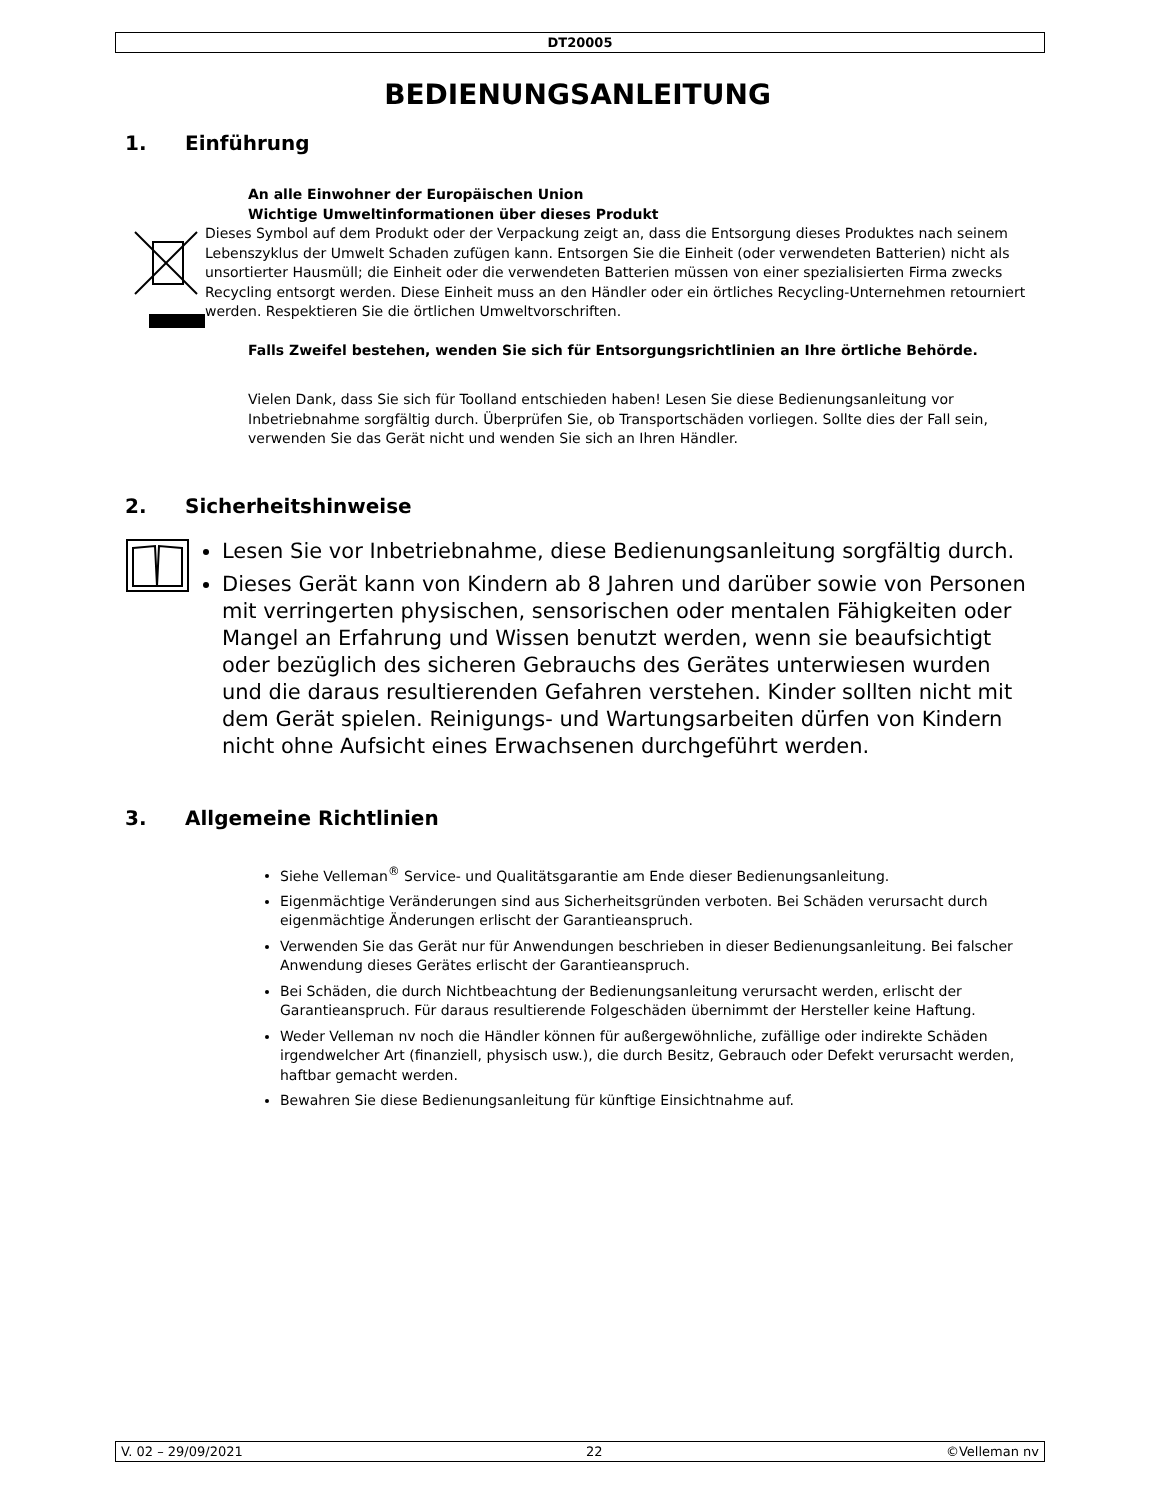DT20005
BEDIENUNGSANLEITUNG
1. Einführung
An alle Einwohner der Europäischen Union
Wichtige Umweltinformationen über dieses Produkt
Dieses Symbol auf dem Produkt oder der Verpackung zeigt an, dass die Entsorgung dieses Produktes nach seinem Lebenszyklus der Umwelt Schaden zufügen kann. Entsorgen Sie die Einheit (oder verwendeten Batterien) nicht als unsortierter Hausmüll; die Einheit oder die verwendeten Batterien müssen von einer spezialisierten Firma zwecks Recycling entsorgt werden. Diese Einheit muss an den Händler oder ein örtliches Recycling-Unternehmen retourniert werden. Respektieren Sie die örtlichen Umweltvorschriften.
Falls Zweifel bestehen, wenden Sie sich für Entsorgungsrichtlinien an Ihre örtliche Behörde.
Vielen Dank, dass Sie sich für Toolland entschieden haben! Lesen Sie diese Bedienungsanleitung vor Inbetriebnahme sorgfältig durch. Überprüfen Sie, ob Transportschäden vorliegen. Sollte dies der Fall sein, verwenden Sie das Gerät nicht und wenden Sie sich an Ihren Händler.
2. Sicherheitshinweise
Lesen Sie vor Inbetriebnahme, diese Bedienungsanleitung sorgfältig durch.
Dieses Gerät kann von Kindern ab 8 Jahren und darüber sowie von Personen mit verringerten physischen, sensorischen oder mentalen Fähigkeiten oder Mangel an Erfahrung und Wissen benutzt werden, wenn sie beaufsichtigt oder bezüglich des sicheren Gebrauchs des Gerätes unterwiesen wurden und die daraus resultierenden Gefahren verstehen. Kinder sollten nicht mit dem Gerät spielen. Reinigungs- und Wartungsarbeiten dürfen von Kindern nicht ohne Aufsicht eines Erwachsenen durchgeführt werden.
3. Allgemeine Richtlinien
Siehe Velleman<sup>®</sup> Service- und Qualitätsgarantie am Ende dieser Bedienungsanleitung.
Eigenmächtige Veränderungen sind aus Sicherheitsgründen verboten. Bei Schäden verursacht durch eigenmächtige Änderungen erlischt der Garantieanspruch.
Verwenden Sie das Gerät nur für Anwendungen beschrieben in dieser Bedienungsanleitung. Bei falscher Anwendung dieses Gerätes erlischt der Garantieanspruch.
Bei Schäden, die durch Nichtbeachtung der Bedienungsanleitung verursacht werden, erlischt der Garantieanspruch. Für daraus resultierende Folgeschäden übernimmt der Hersteller keine Haftung.
Weder Velleman nv noch die Händler können für außergewöhnliche, zufällige oder indirekte Schäden irgendwelcher Art (finanziell, physisch usw.), die durch Besitz, Gebrauch oder Defekt verursacht werden, haftbar gemacht werden.
Bewahren Sie diese Bedienungsanleitung für künftige Einsichtnahme auf.
V. 02 – 29/09/2021 22 ©Velleman nv